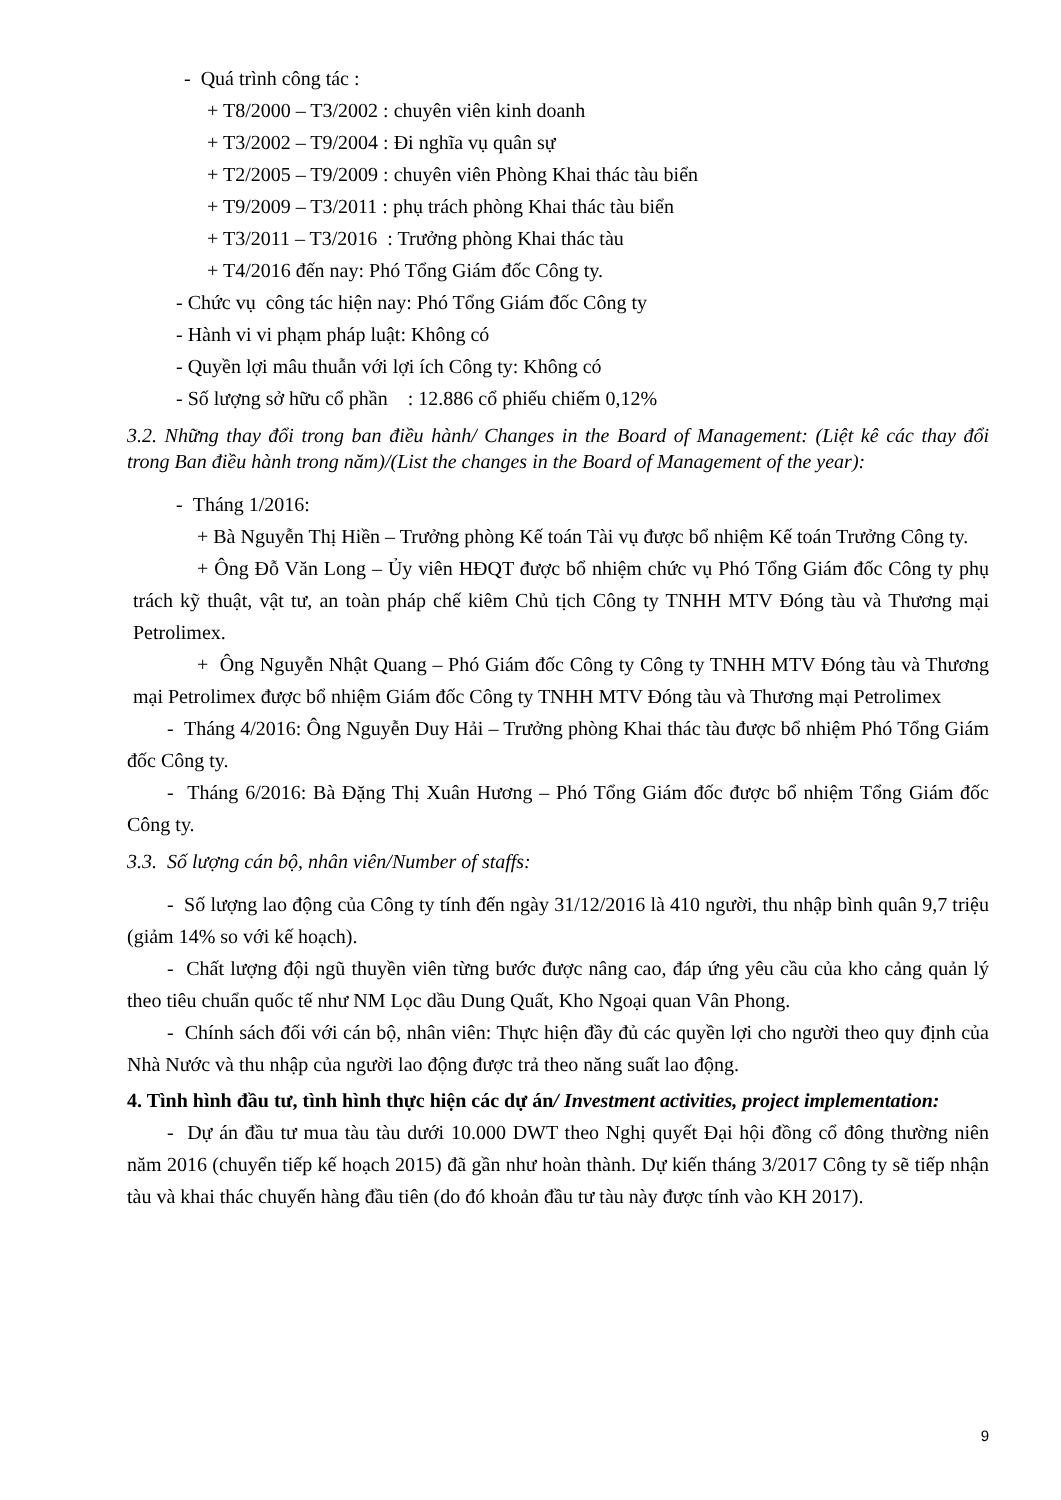- Quá trình công tác :
+ T8/2000 – T3/2002 : chuyên viên kinh doanh
+ T3/2002 – T9/2004 : Đi nghĩa vụ quân sự
+ T2/2005 – T9/2009 : chuyên viên Phòng Khai thác tàu biển
+ T9/2009 – T3/2011 : phụ trách phòng Khai thác tàu biển
+ T3/2011 – T3/2016 : Trưởng phòng Khai thác tàu
+ T4/2016 đến nay: Phó Tổng Giám đốc Công ty.
- Chức vụ công tác hiện nay: Phó Tổng Giám đốc Công ty
- Hành vi vi phạm pháp luật: Không có
- Quyền lợi mâu thuẫn với lợi ích Công ty: Không có
- Số lượng sở hữu cổ phần : 12.886 cổ phiếu chiếm 0,12%
3.2. Những thay đổi trong ban điều hành/ Changes in the Board of Management: (Liệt kê các thay đổi trong Ban điều hành trong năm)/(List the changes in the Board of Management of the year):
- Tháng 1/2016:
+ Bà Nguyễn Thị Hiền – Trưởng phòng Kế toán Tài vụ được bổ nhiệm Kế toán Trưởng Công ty.
+ Ông Đỗ Văn Long – Ủy viên HĐQT được bổ nhiệm chức vụ Phó Tổng Giám đốc Công ty phụ trách kỹ thuật, vật tư, an toàn pháp chế kiêm Chủ tịch Công ty TNHH MTV Đóng tàu và Thương mại Petrolimex.
+ Ông Nguyễn Nhật Quang – Phó Giám đốc Công ty Công ty TNHH MTV Đóng tàu và Thương mại Petrolimex được bổ nhiệm Giám đốc Công ty TNHH MTV Đóng tàu và Thương mại Petrolimex
- Tháng 4/2016: Ông Nguyễn Duy Hải – Trưởng phòng Khai thác tàu được bổ nhiệm Phó Tổng Giám đốc Công ty.
- Tháng 6/2016: Bà Đặng Thị Xuân Hương – Phó Tổng Giám đốc được bổ nhiệm Tổng Giám đốc Công ty.
3.3. Số lượng cán bộ, nhân viên/Number of staffs:
- Số lượng lao động của Công ty tính đến ngày 31/12/2016 là 410 người, thu nhập bình quân 9,7 triệu (giảm 14% so với kế hoạch).
- Chất lượng đội ngũ thuyền viên từng bước được nâng cao, đáp ứng yêu cầu của kho cảng quản lý theo tiêu chuẩn quốc tế như NM Lọc dầu Dung Quất, Kho Ngoại quan Vân Phong.
- Chính sách đối với cán bộ, nhân viên: Thực hiện đầy đủ các quyền lợi cho người theo quy định của Nhà Nước và thu nhập của người lao động được trả theo năng suất lao động.
4. Tình hình đầu tư, tình hình thực hiện các dự án/ Investment activities, project implementation:
- Dự án đầu tư mua tàu tàu dưới 10.000 DWT theo Nghị quyết Đại hội đồng cổ đông thường niên năm 2016 (chuyển tiếp kế hoạch 2015) đã gần như hoàn thành. Dự kiến tháng 3/2017 Công ty sẽ tiếp nhận tàu và khai thác chuyến hàng đầu tiên (do đó khoản đầu tư tàu này được tính vào KH 2017).
9